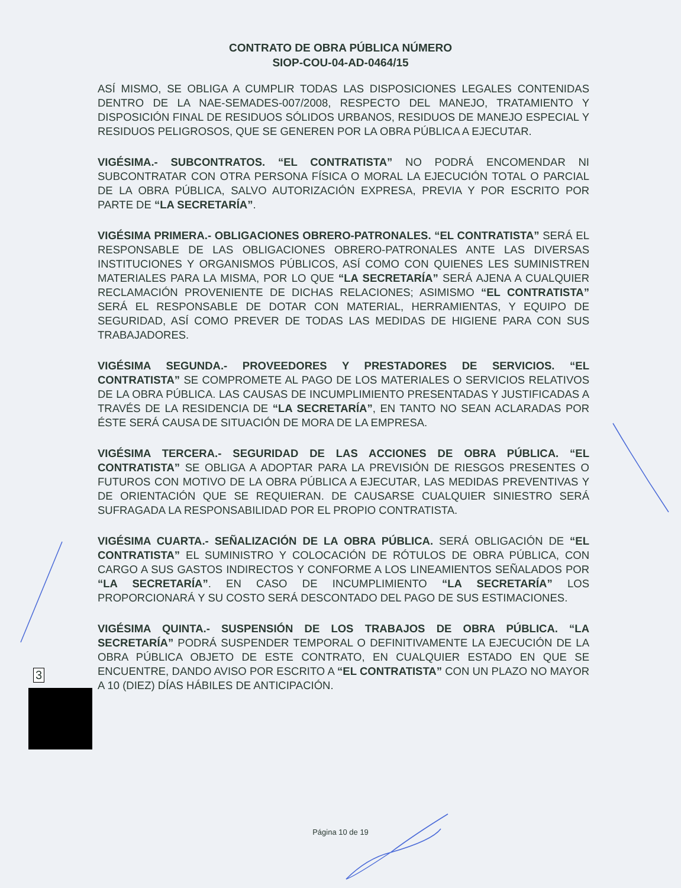CONTRATO DE OBRA PÚBLICA NÚMERO
SIOP-COU-04-AD-0464/15
ASÍ MISMO, SE OBLIGA A CUMPLIR TODAS LAS DISPOSICIONES LEGALES CONTENIDAS DENTRO DE LA NAE-SEMADES-007/2008, RESPECTO DEL MANEJO, TRATAMIENTO Y DISPOSICIÓN FINAL DE RESIDUOS SÓLIDOS URBANOS, RESIDUOS DE MANEJO ESPECIAL Y RESIDUOS PELIGROSOS, QUE SE GENEREN POR LA OBRA PÚBLICA A EJECUTAR.
VIGÉSIMA.- SUBCONTRATOS. “EL CONTRATISTA” NO PODRÁ ENCOMENDAR NI SUBCONTRATAR CON OTRA PERSONA FÍSICA O MORAL LA EJECUCIÓN TOTAL O PARCIAL DE LA OBRA PÚBLICA, SALVO AUTORIZACIÓN EXPRESA, PREVIA Y POR ESCRITO POR PARTE DE “LA SECRETARÍA”.
VIGÉSIMA PRIMERA.- OBLIGACIONES OBRERO-PATRONALES. “EL CONTRATISTA” SERÁ EL RESPONSABLE DE LAS OBLIGACIONES OBRERO-PATRONALES ANTE LAS DIVERSAS INSTITUCIONES Y ORGANISMOS PÚBLICOS, ASÍ COMO CON QUIENES LES SUMINISTREN MATERIALES PARA LA MISMA, POR LO QUE “LA SECRETARÍA” SERÁ AJENA A CUALQUIER RECLAMACIÓN PROVENIENTE DE DICHAS RELACIONES; ASIMISMO “EL CONTRATISTA” SERÁ EL RESPONSABLE DE DOTAR CON MATERIAL, HERRAMIENTAS, Y EQUIPO DE SEGURIDAD, ASÍ COMO PREVER DE TODAS LAS MEDIDAS DE HIGIENE PARA CON SUS TRABAJADORES.
VIGÉSIMA SEGUNDA.- PROVEEDORES Y PRESTADORES DE SERVICIOS. “EL CONTRATISTA” SE COMPROMETE AL PAGO DE LOS MATERIALES O SERVICIOS RELATIVOS DE LA OBRA PÚBLICA. LAS CAUSAS DE INCUMPLIMIENTO PRESENTADAS Y JUSTIFICADAS A TRAVÉS DE LA RESIDENCIA DE “LA SECRETARÍA”, EN TANTO NO SEAN ACLARADAS POR ÉSTE SERÁ CAUSA DE SITUACIÓN DE MORA DE LA EMPRESA.
VIGÉSIMA TERCERA.- SEGURIDAD DE LAS ACCIONES DE OBRA PÚBLICA. “EL CONTRATISTA” SE OBLIGA A ADOPTAR PARA LA PREVISIÓN DE RIESGOS PRESENTES O FUTUROS CON MOTIVO DE LA OBRA PÚBLICA A EJECUTAR, LAS MEDIDAS PREVENTIVAS Y DE ORIENTACIÓN QUE SE REQUIERAN. DE CAUSARSE CUALQUIER SINIESTRO SERÁ SUFRAGADA LA RESPONSABILIDAD POR EL PROPIO CONTRATISTA.
VIGÉSIMA CUARTA.- SEÑALIZACIÓN DE LA OBRA PÚBLICA. SERÁ OBLIGACIÓN DE “EL CONTRATISTA” EL SUMINISTRO Y COLOCACIÓN DE RÓTULOS DE OBRA PÚBLICA, CON CARGO A SUS GASTOS INDIRECTOS Y CONFORME A LOS LINEAMIENTOS SEÑALADOS POR “LA SECRETARÍA”. EN CASO DE INCUMPLIMIENTO “LA SECRETARÍA” LOS PROPORCIONARÁ Y SU COSTO SERÁ DESCONTADO DEL PAGO DE SUS ESTIMACIONES.
VIGÉSIMA QUINTA.- SUSPENSIÓN DE LOS TRABAJOS DE OBRA PÚBLICA. “LA SECRETARÍA” PODRÁ SUSPENDER TEMPORAL O DEFINITIVAMENTE LA EJECUCIÓN DE LA OBRA PÚBLICA OBJETO DE ESTE CONTRATO, EN CUALQUIER ESTADO EN QUE SE ENCUENTRE, DANDO AVISO POR ESCRITO A “EL CONTRATISTA” CON UN PLAZO NO MAYOR A 10 (DIEZ) DÍAS HÁBILES DE ANTICIPACIÓN.
3
Página 10 de 19